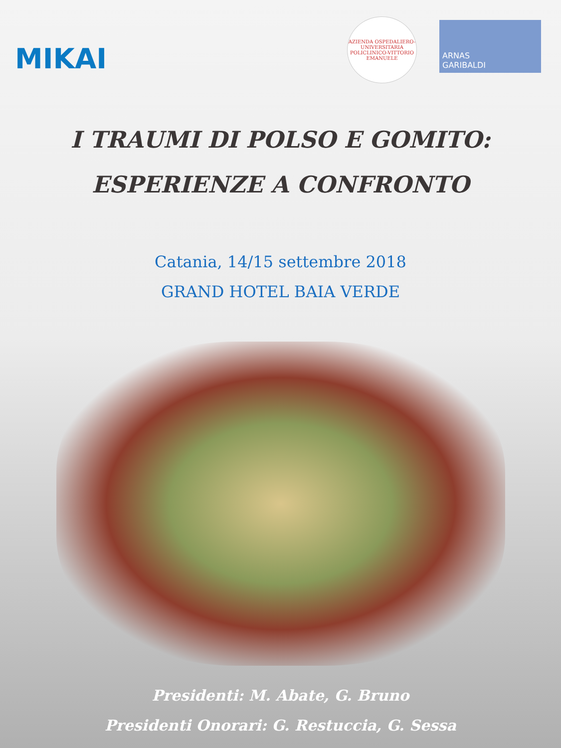MIKAI
AZIENDA OSPEDALIERO-UNIVERSITARIA POLICLINICO-VITTORIO EMANUELE
ARNAS
GARIBALDI
I TRAUMI DI POLSO E GOMITO:
ESPERIENZE A CONFRONTO
Catania, 14/15 settembre 2018
GRAND HOTEL BAIA VERDE
Presidenti: M. Abate, G. Bruno
Presidenti Onorari: G. Restuccia, G. Sessa